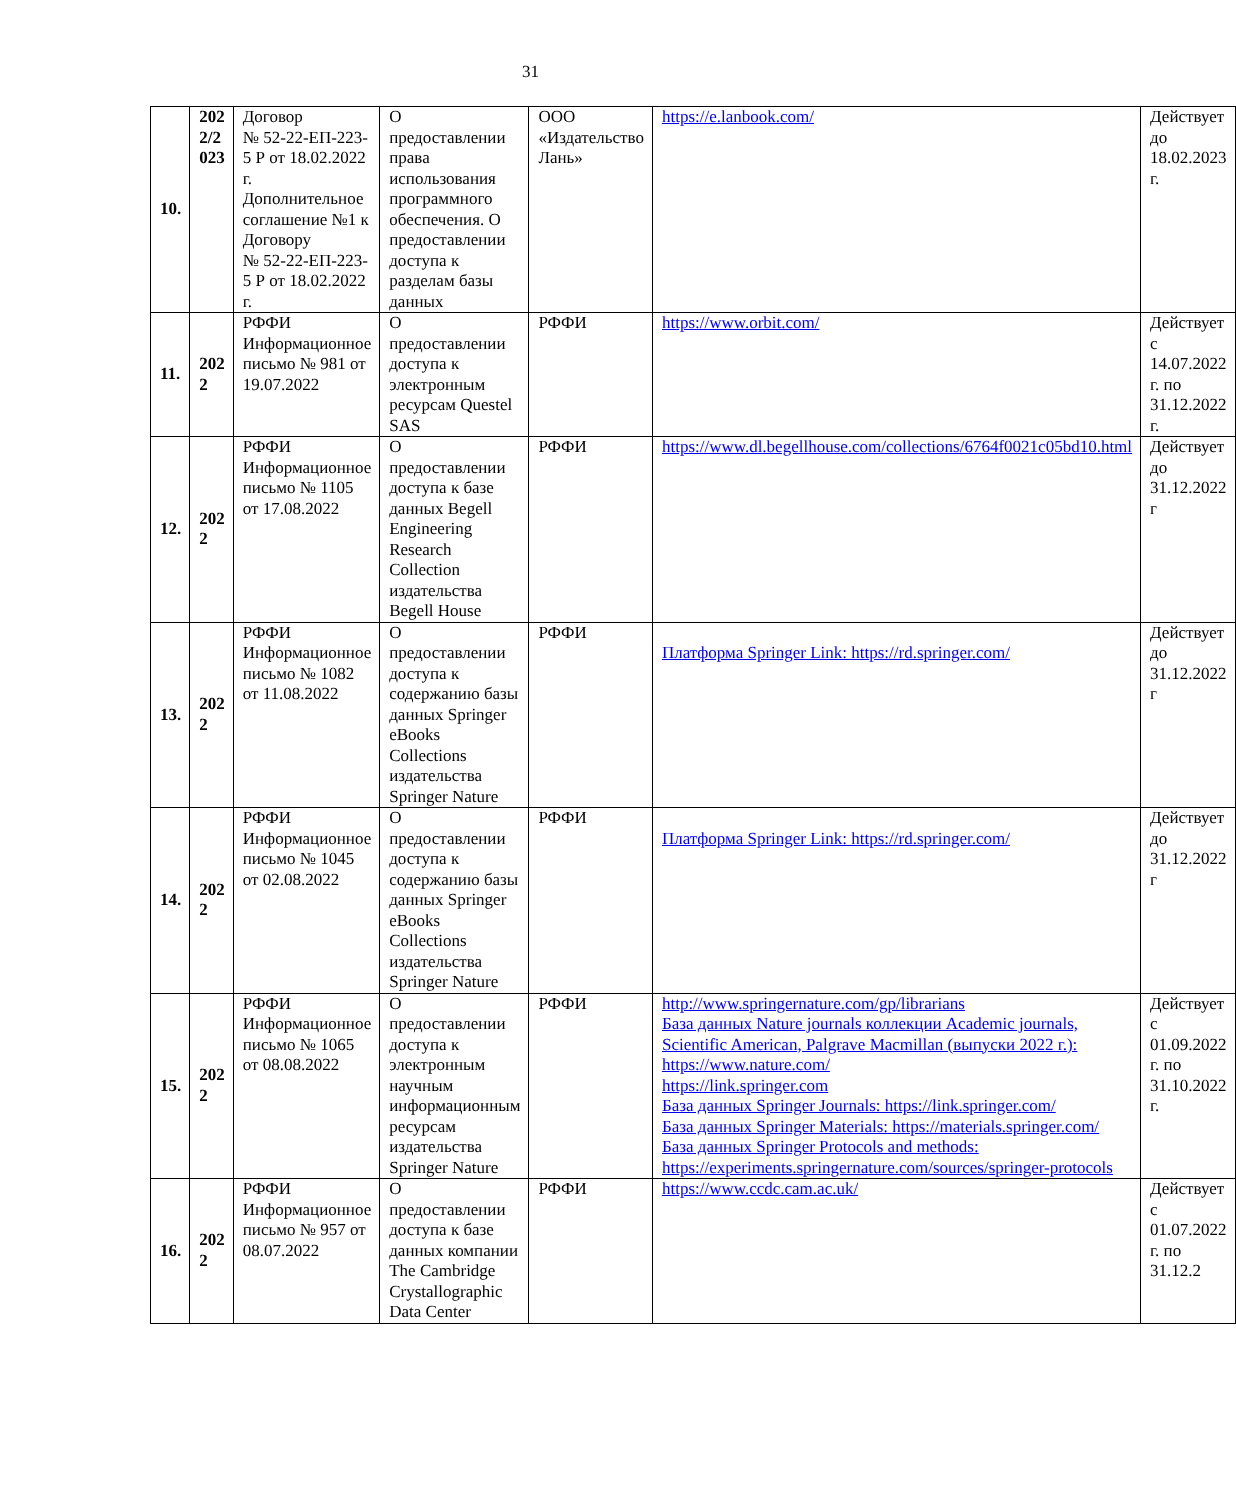31
| 10. | 202 2/2 023 | Договор № 52-22-ЕП-223-5 Р от 18.02.2022 г. Дополнительное соглашение №1 к Договору № 52-22-ЕП-223-5 Р от 18.02.2022 г. | О предоставлении права использования программного обеспечения. О предоставлении доступа к разделам базы данных | ООО «Издательство Лань» | https://e.lanbook.com/ | Действует до 18.02.2023 г. |
| 11. | 202 2 | РФФИ Информационное письмо № 981 от 19.07.2022 | О предоставлении доступа к электронным ресурсам Questel SAS | РФФИ | https://www.orbit.com/ | Действует с 14.07.2022 г. по 31.12.2022 г. |
| 12. | 202 2 | РФФИ Информационное письмо № 1105 от 17.08.2022 | О предоставлении доступа к базе данных Begell Engineering Research Collection издательства Begell House | РФФИ | https://www.dl.begellhouse.com/collections/6764f0021c05bd10.html | Действует до 31.12.2022 г |
| 13. | 202 2 | РФФИ Информационное письмо № 1082 от 11.08.2022 | О предоставлении доступа к содержанию базы данных Springer eBooks Collections издательства Springer Nature | РФФИ | Платформа Springer Link: https://rd.springer.com/ | Действует до 31.12.2022 г |
| 14. | 202 2 | РФФИ Информационное письмо № 1045 от 02.08.2022 | О предоставлении доступа к содержанию базы данных Springer eBooks Collections издательства Springer Nature | РФФИ | Платформа Springer Link: https://rd.springer.com/ | Действует до 31.12.2022 г |
| 15. | 202 2 | РФФИ Информационное письмо № 1065 от 08.08.2022 | О предоставлении доступа к электронным научным информационным ресурсам издательства Springer Nature | РФФИ | http://www.springernature.com/gp/librarians База данных Nature journals коллекции Academic journals, Scientific American, Palgrave Macmillan (выпуски 2022 г.): https://www.nature.com/ https://link.springer.com База данных Springer Journals: https://link.springer.com/ База данных Springer Materials: https://materials.springer.com/ База данных Springer Protocols and methods: https://experiments.springernature.com/sources/springer-protocols | Действует с 01.09.2022 г. по 31.10.2022 г. |
| 16. | 202 2 | РФФИ Информационное письмо № 957 от 08.07.2022 | О предоставлении доступа к базе данных компании The Cambridge Crystallographic Data Center | РФФИ | https://www.ccdc.cam.ac.uk/ | Действует с 01.07.2022 г. по 31.12.2 |